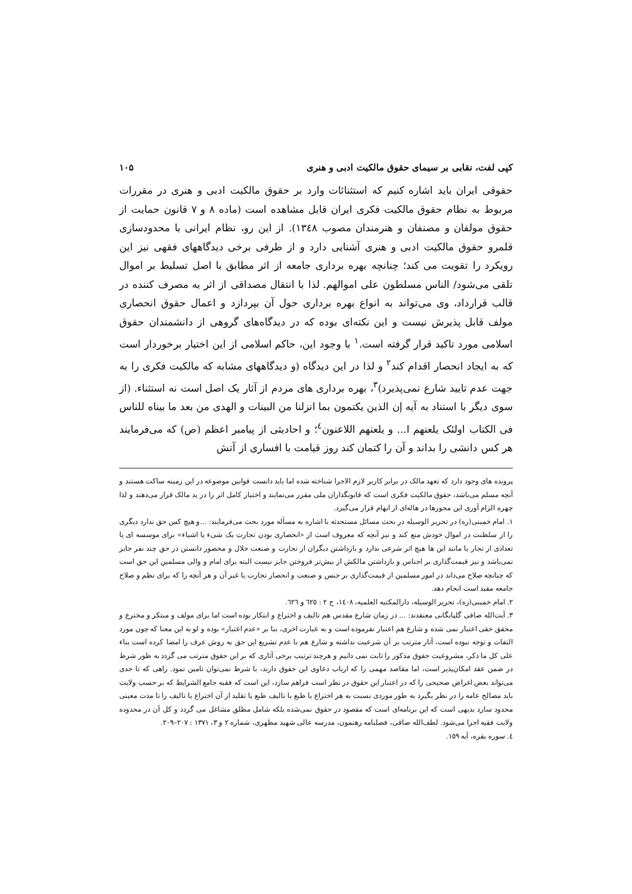کپی لفت، نقابی بر سیمای حقوق مالکیت ادبی و هنری ۱۰۵
حقوقی ایران باید اشاره کنیم که استثنائات وارد بر حقوق مالکیت ادبی و هنری در مقررات مربوط به نظام حقوق مالکیت فکری ایران قابل مشاهده است (ماده ۸ و ۷ قانون حمایت از حقوق مولفان و مصنفان و هنرمندان مصوب ۱۳٤۸). از این رو، نظام ایرانی با محدودسازی قلمرو حقوق مالکیت ادبی و هنری آشنایی دارد و از طرفی برخی دیدگاههای فقهی نیز این رویکرد را تقویت می کند؛ چنانچه بهره برداری جامعه از اثر مطابق با اصل تسلیط بر اموال تلقی می‌شود/ الناس مسلطون علی اموالهم. لذا با انتقال مصداقی از اثر به مصرف کننده در قالب قرارداد، وی می‌تواند به انواع بهره برداری حول آن بپردازد و اعمال حقوق انحصاری مولف قابل پذیرش نیست و این نکته‌ای بوده که در دیدگاه‌های گروهی از دانشمندان حقوق اسلامی مورد تاکید قرار گرفته است.<sup>۱</sup> با وجود این، حاکم اسلامی از این اختیار برخوردار است که به ایجاد انحصار اقدام کند<sup>۲</sup> و لذا در این دیدگاه (و دیدگاههای مشابه که مالکیت فکری را به جهت عدم تایید شارع نمی‌پذیرد)<sup>۳</sup>، بهره برداری های مردم از آثار یک اصل است نه استثناء. (از سوی دیگر با استناد به آیه إن الذین یکتمون بما انزلنا من البینات و الهدی من بعد ما بیناه للناس فی الکتاب اولئک یلعنهم ا... و یلعنهم اللاعنون<sup>٤</sup>؛ و احادیثی از پیامبر اعظم (ص) که می‌فرمایند هر کس دانشی را بداند و آن را کتمان کند روز قیامت با افساری از آتش
پرونده های وجود دارد که تعهد مالک در برابر کاربر لازم الاجرا شناخته شده اما باید دانست قوانین موضوعه در این زمینه ساکت هستند و آنچه مسلم می‌باشد، حقوق مالکیت فکری است که قانونگذاران ملی مقرر می‌نمایند و اختیار کامل اثر را در ید مالک قرار می‌دهند و لذا چهره الزام آوری این مجوزها در هاله‌ای از ابهام قرار می‌گیرد.
۱. امام خمینی(ره) در تحریر الوسیله در بحث مسائل مستحدثه با اشاره به مسأله مورد بحث می‌فرمایند: ...و هیچ کس حق ندارد دیگری را از سلطنت در اموال خودش منع کند و نیز آنچه که معروف است از «انحصاری بودن تجارت یک شیء یا اشیاء» برای موسسه ای یا تعدادی از تجار یا مانند این ها هیچ اثر شرعی ندارد و بازداشتن دیگران از تجارت و صنعت حلال و محصور دانستن در حق چند نفر جایز نمی‌باشد و نیز قیمت‌گذاری بر اجناس و بازداشتن مالکش از بیش‌تر فروختن جایز نیست البته برای امام و والی مسلمین این حق است که چنانچه صلاح می‌داند در امور مسلمین از قیمت‌گذاری بر جنس و صنعت و انحصار تجارت یا غیر آن و هر آنچه را که برای نظم و صلاح جامعه مفید است انجام دهد.
۲. امام خمینی(ره)، تحریر الوسیله، دارالمکتبه العلمیه، ۱٤۰۸، ج ۲ : ٦۲٥ و ٦۲٦.
۳. آیت‌الله صافی گلپایگانی معتقدند: ... در زمان شارع مقدس هم تالیف و اختراع و ابتکار بوده است اما برای مولف و مبتکر و مخترع و محقق حقی اعتبار نمی شده و شارع هم اعتبار نفرموده است و به عبارت اخری، بنا بر «عدم اعتبار» بوده و لو به این معنا که چون مورد التفات و توجه نبوده است، آثار مترتب بر آن شرعیت نداشته و شارع هم با عدم تشریع این حق به روش عرف را امضا کرده است بناء علی کل ما ذکر، مشروعیت حقوق مذکور را ثابت نمی دانیم و هرچند ترتیب برخی آثاری که بر این حقوق مترتب می گردد به طور شرط در ضمن عقد امکان‌پذیر است، اما مقاصد مهمی را که ارباب دعاوی این حقوق دارند، با شرط نمی‌توان تامین نمود. راهی که تا حدی می‌تواند بعض اغراض صحیحی را که در اعتبار این حقوق در نظر است فراهم سازد، این است که فقیه جامع الشرایط که بر حسب ولایت باید مصالح عامه را در نظر بگیرد به طور موردی نسبت به هر اختراع یا طبع یا تالیف طبع یا تقلید از آن اختراع یا تالیف را تا مدت معینی محدود سازد بدیهی است که این برنامه‌ای است که مقصود در حقوق نمی‌شده بلکه شامل مطلق مشاغل می گردد و کل آن در محدوده ولایت فقیه اجرا می‌شود. لطف‌الله صافی، فصلنامه رهنمون، مدرسه عالی شهید مطهری، شماره ۲ و ۳، ۱۳۷۱ : ۲۰۷–۲۰۹.
٤. سوره بقره، آیه ۱٥۹.